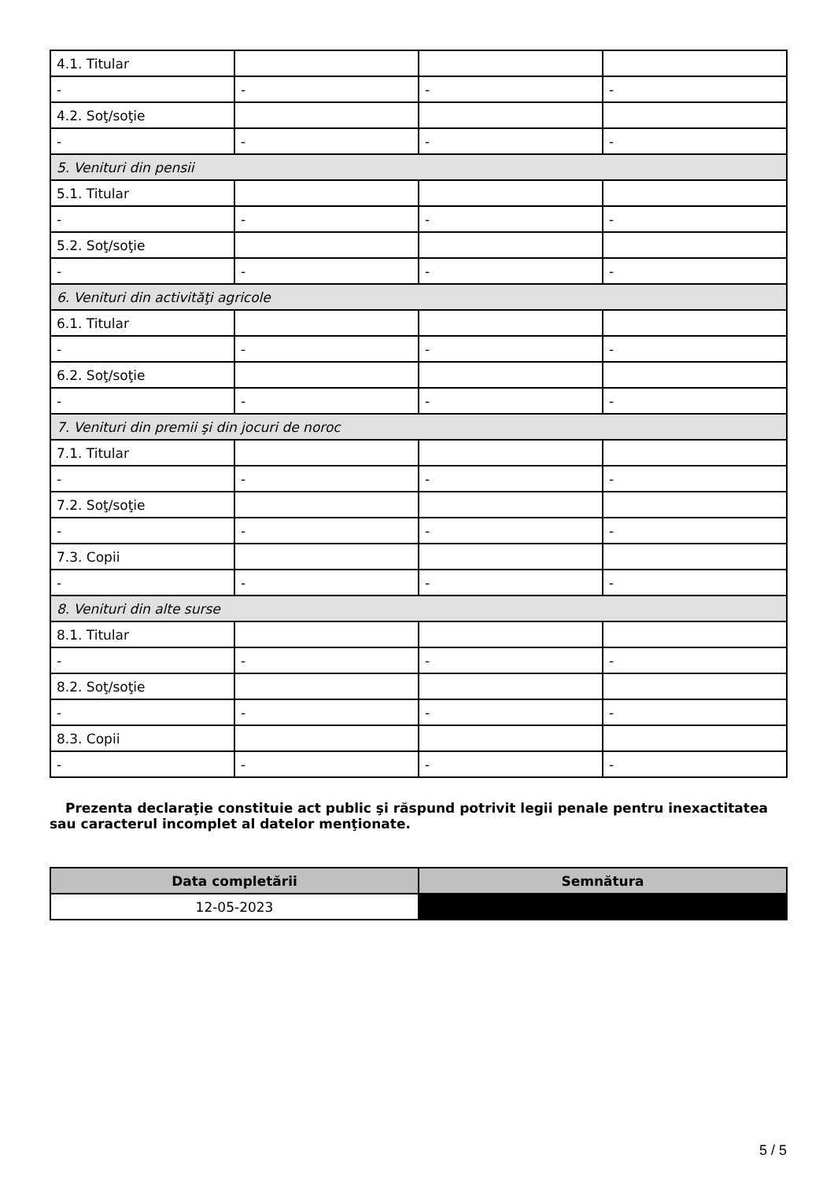| 4.1. Titular | | | |
| - | - | - | - |
| 4.2. Soţ/soţie | | | |
| - | - | - | - |
| 5. Venituri din pensii | | | |
| 5.1. Titular | | | |
| - | - | - | - |
| 5.2. Soţ/soţie | | | |
| - | - | - | - |
| 6. Venituri din activităţi agricole | | | |
| 6.1. Titular | | | |
| - | - | - | - |
| 6.2. Soţ/soţie | | | |
| - | - | - | - |
| 7. Venituri din premii şi din jocuri de noroc | | | |
| 7.1. Titular | | | |
| - | - | - | - |
| 7.2. Soţ/soţie | | | |
| - | - | - | - |
| 7.3. Copii | | | |
| - | - | - | - |
| 8. Venituri din alte surse | | | |
| 8.1. Titular | | | |
| - | - | - | - |
| 8.2. Soţ/soţie | | | |
| - | - | - | - |
| 8.3. Copii | | | |
| - | - | - | - |
Prezenta declaraţie constituie act public şi răspund potrivit legii penale pentru inexactitatea sau caracterul incomplet al datelor menţionate.
| Data completării | Semnătura |
| --- | --- |
| 12-05-2023 | |
5 / 5